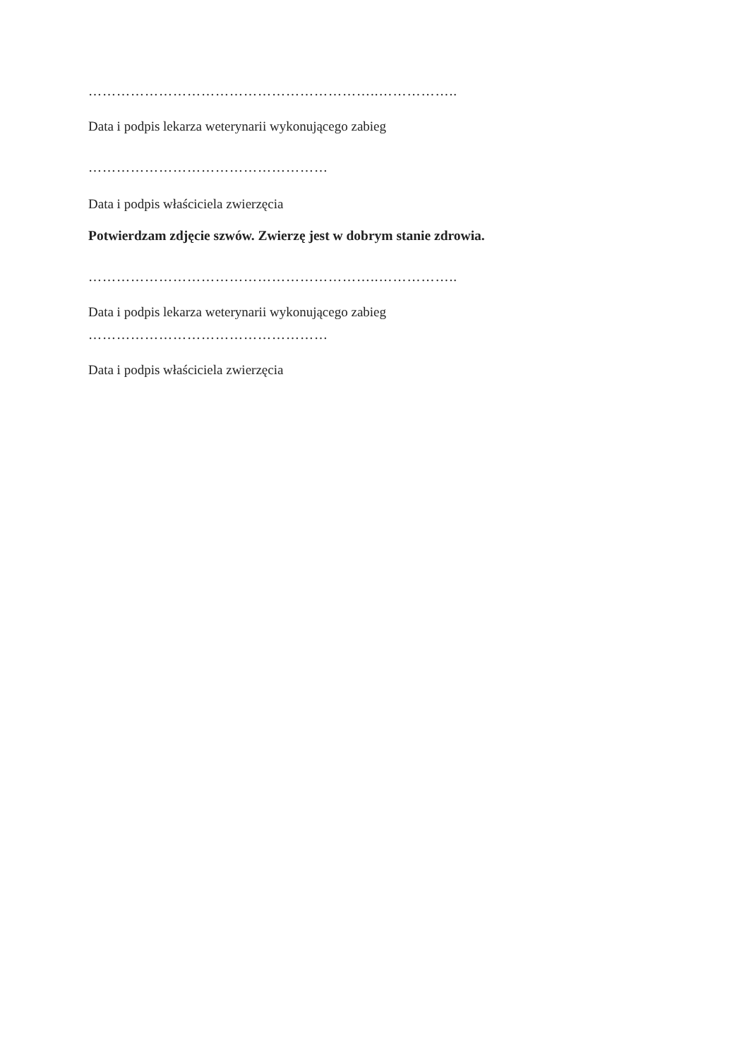……………………………………………………..……………..
Data i podpis lekarza weterynarii wykonującego zabieg
……………………………………………
Data i podpis właściciela zwierzęcia
Potwierdzam zdjęcie szwów. Zwierzę jest w dobrym stanie zdrowia.
……………………………………………………..……………..
Data i podpis lekarza weterynarii wykonującego zabieg
……………………………………………
Data i podpis właściciela zwierzęcia